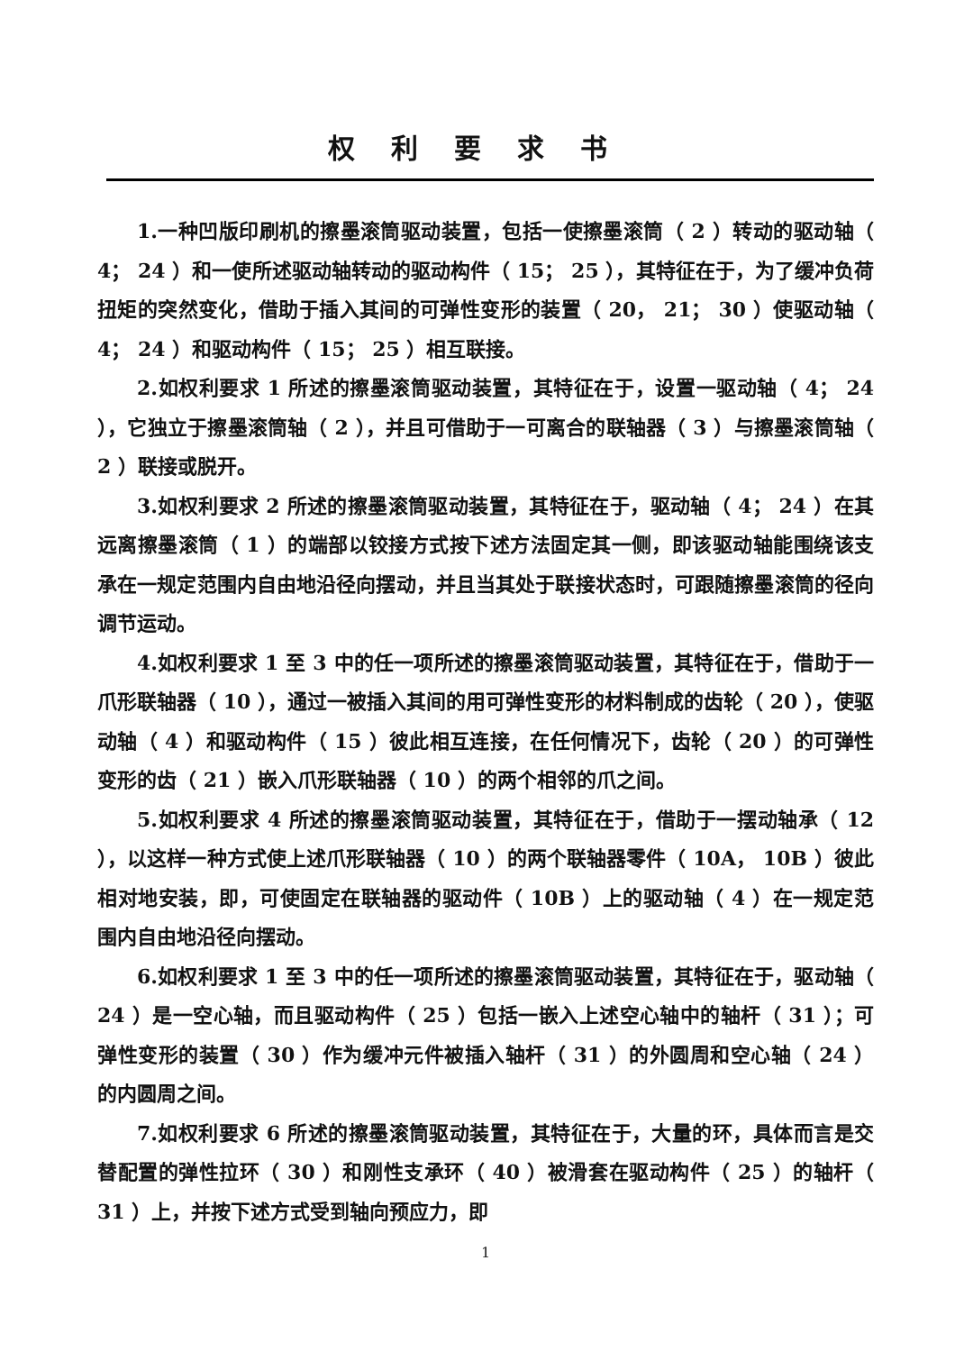权利要求书
1.一种凹版印刷机的擦墨滚筒驱动装置，包括一使擦墨滚筒（ 2 ）转动的驱动轴（ 4； 24 ）和一使所述驱动轴转动的驱动构件（ 15； 25 ），其特征在于，为了缓冲负荷扭矩的突然变化，借助于插入其间的可弹性变形的装置（ 20， 21； 30 ）使驱动轴（ 4； 24 ）和驱动构件（ 15； 25 ）相互联接。
2.如权利要求 1 所述的擦墨滚筒驱动装置，其特征在于，设置一驱动轴（ 4； 24 ），它独立于擦墨滚筒轴（ 2 ），并且可借助于一可离合的联轴器（ 3 ）与擦墨滚筒轴（ 2 ）联接或脱开。
3.如权利要求 2 所述的擦墨滚筒驱动装置，其特征在于，驱动轴（ 4； 24 ）在其远离擦墨滚筒（ 1 ）的端部以铰接方式按下述方法固定其一侧，即该驱动轴能围绕该支承在一规定范围内自由地沿径向摆动，并且当其处于联接状态时，可跟随擦墨滚筒的径向调节运动。
4.如权利要求 1 至 3 中的任一项所述的擦墨滚筒驱动装置，其特征在于，借助于一爪形联轴器（ 10 ），通过一被插入其间的用可弹性变形的材料制成的齿轮（ 20 ），使驱动轴（ 4 ）和驱动构件（ 15 ）彼此相互连接，在任何情况下，齿轮（ 20 ）的可弹性变形的齿（ 21 ）嵌入爪形联轴器（ 10 ）的两个相邻的爪之间。
5.如权利要求 4 所述的擦墨滚筒驱动装置，其特征在于，借助于一摆动轴承（ 12 ），以这样一种方式使上述爪形联轴器（ 10 ）的两个联轴器零件（ 10A， 10B ）彼此相对地安装，即，可使固定在联轴器的驱动件（ 10B ）上的驱动轴（ 4 ）在一规定范围内自由地沿径向摆动。
6.如权利要求 1 至 3 中的任一项所述的擦墨滚筒驱动装置，其特征在于，驱动轴（ 24 ）是一空心轴，而且驱动构件（ 25 ）包括一嵌入上述空心轴中的轴杆（ 31 ）；可弹性变形的装置（ 30 ）作为缓冲元件被插入轴杆（ 31 ）的外圆周和空心轴（ 24 ）的内圆周之间。
7.如权利要求 6 所述的擦墨滚筒驱动装置，其特征在于，大量的环，具体而言是交替配置的弹性拉环（ 30 ）和刚性支承环（ 40 ）被滑套在驱动构件（ 25 ）的轴杆（ 31 ）上，并按下述方式受到轴向预应力，即
1